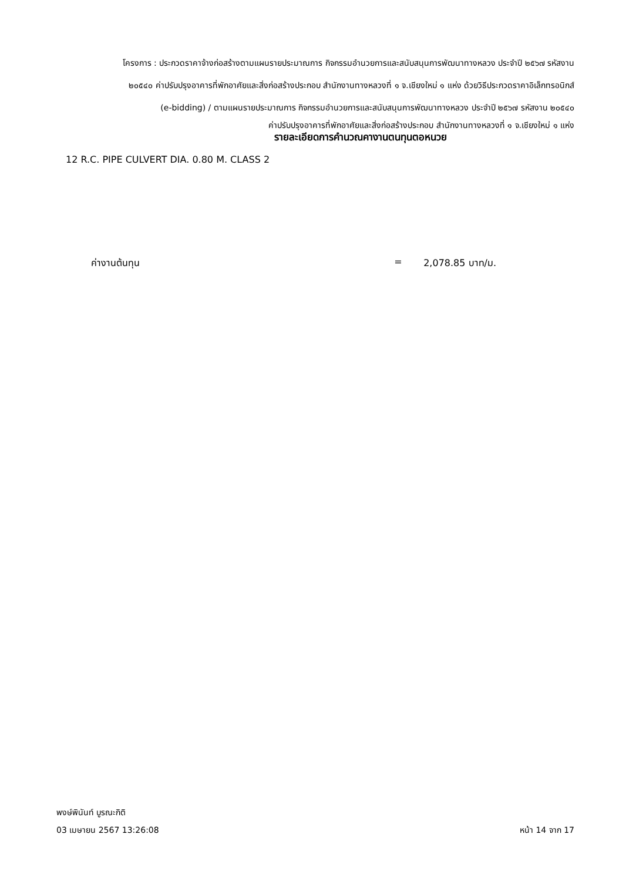โครงการ : ประกวดราคาจ้างก่อสร้างตามแผนรายประมาณการ กิจกรรมอำนวยการและสนับสนุนการพัฒนาทางหลวง ประจำปี ๒๕๖๗ รหัสงาน
๒๐๕๔๐ ค่าปรับปรุงอาคารที่พักอาศัยและสิ่งก่อสร้างประกอบ สำนักงานทางหลวงที่ ๑ จ.เชียงใหม่ ๑ แห่ง ด้วยวิธีประกวดราคาอิเล็กทรอนิกส์
(e-bidding) / ตามแผนรายประมาณการ กิจกรรมอำนวยการและสนับสนุนการพัฒนาทางหลวง ประจำปี ๒๕๖๗ รหัสงาน ๒๐๕๔๐
ค่าปรับปรุงอาคารที่พักอาศัยและสิ่งก่อสร้างประกอบ สำนักงานทางหลวงที่ ๑ จ.เชียงใหม่ ๑ แห่ง
รายละเอียดการคำนวณคางานตนทุนตอหนวย
12 R.C. PIPE CULVERT DIA. 0.80 M. CLASS 2
ค่างานต้นทุน = 2,078.85 บาท/ม.
พงษ์พินันท์ บูรณะกิติ
03 เมษายน 2567 13:26:08
หน้า 14 จาก 17